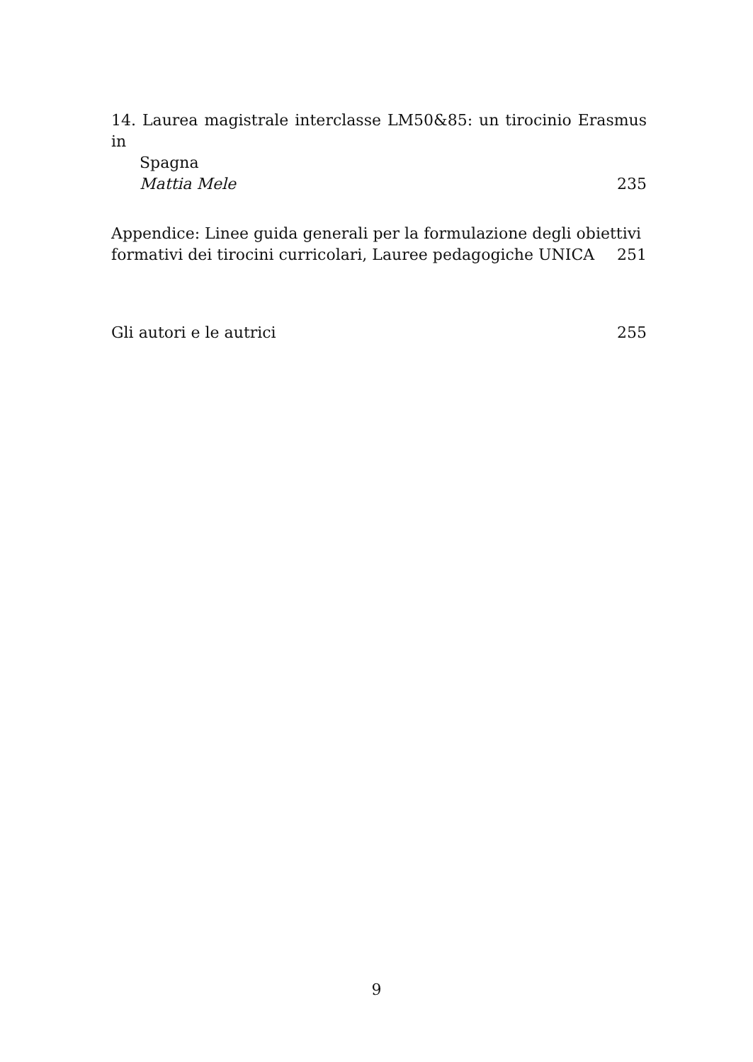14. Laurea magistrale interclasse LM50&85: un tirocinio Erasmus in
Spagna
Mattia Mele 235
Appendice: Linee guida generali per la formulazione degli obiettivi
formativi dei tirocini curricolari, Lauree pedagogiche UNICA 251
Gli autori e le autrici 255
9